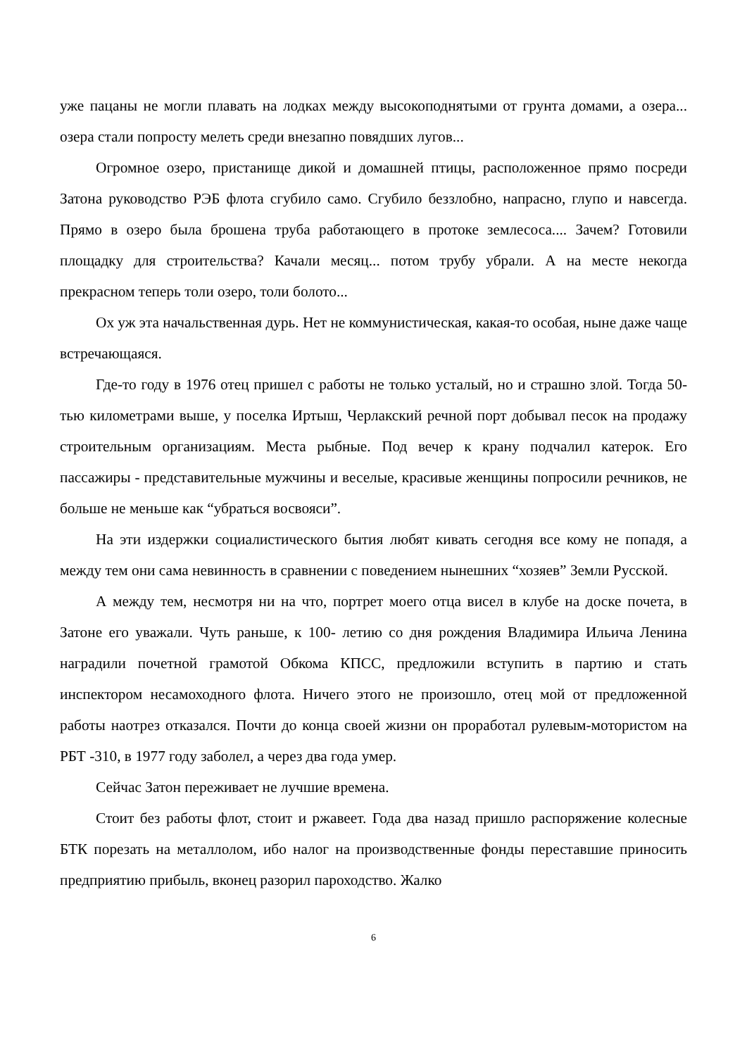уже пацаны не могли плавать на лодках между высокоподнятыми от грунта домами, а озера... озера стали попросту мелеть среди внезапно повядших лугов...
Огромное озеро, пристанище дикой и домашней птицы, расположенное прямо посреди Затона руководство РЭБ флота сгубило само. Сгубило беззлобно, напрасно, глупо и навсегда. Прямо в озеро была брошена труба работающего в протоке землесоса.... Зачем? Готовили площадку для строительства? Качали месяц... потом трубу убрали. А на месте некогда прекрасном теперь толи озеро, толи болото...
Ох уж эта начальственная дурь. Нет не коммунистическая, какая-то особая, ныне даже чаще встречающаяся.
Где-то году в 1976 отец пришел с работы не только усталый, но и страшно злой. Тогда 50-тью километрами выше, у поселка Иртыш, Черлакский речной порт добывал песок на продажу строительным организациям. Места рыбные. Под вечер к крану подчалил катерок. Его пассажиры - представительные мужчины и веселые, красивые женщины попросили речников, не больше не меньше как “убраться восвояси”.
На эти издержки социалистического бытия любят кивать сегодня все кому не попадя, а между тем они сама невинность в сравнении с поведением нынешних “хозяев” Земли Русской.
А между тем, несмотря ни на что, портрет моего отца висел в клубе на доске почета, в Затоне его уважали. Чуть раньше, к 100- летию со дня рождения Владимира Ильича Ленина наградили почетной грамотой Обкома КПСС, предложили вступить в партию и стать инспектором несамоходного флота. Ничего этого не произошло, отец мой от предложенной работы наотрез отказался. Почти до конца своей жизни он проработал рулевым-мотористом на РБТ -310, в 1977 году заболел, а через два года умер.
Сейчас Затон переживает не лучшие времена.
Стоит без работы флот, стоит и ржавеет. Года два назад пришло распоряжение колесные БТК порезать на металлолом, ибо налог на производственные фонды переставшие приносить предприятию прибыль, вконец разорил пароходство. Жалко
6